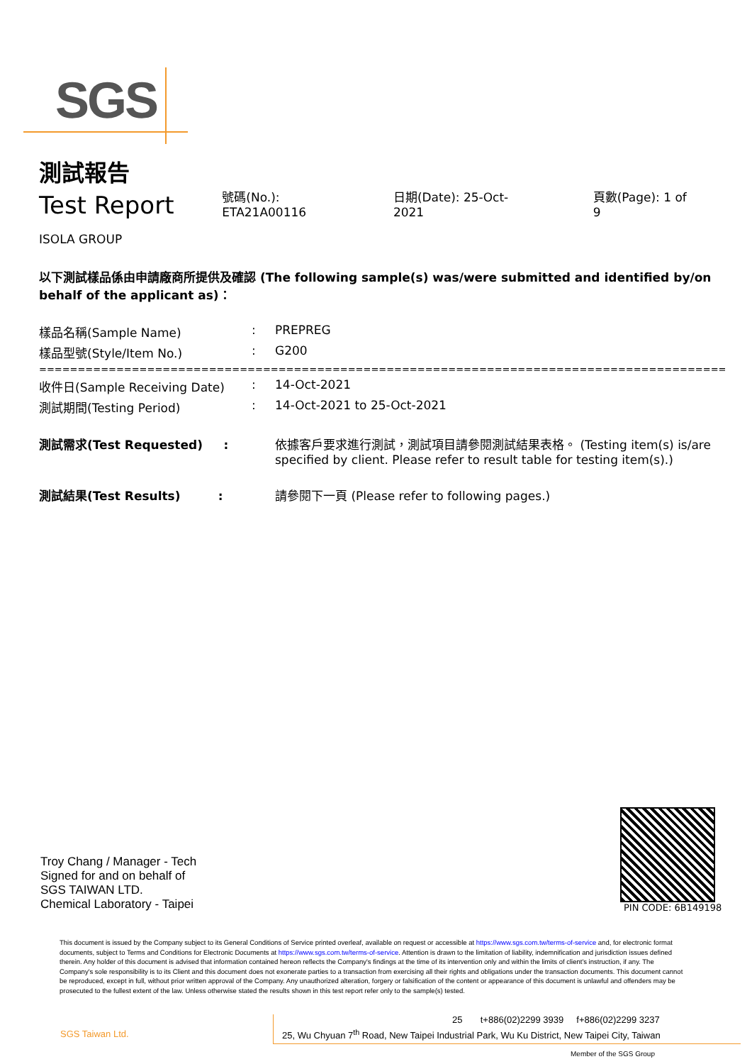SGS
測試報告
Test Report
號碼(No.): ETA21A00116 日期(Date): 25-Oct-2021 頁數(Page): 1 of 9
ISOLA GROUP
以下測試樣品係由申請廠商所提供及確認 (The following sample(s) was/were submitted and identified by/on behalf of the applicant as)：
| 樣品名稱(Sample Name) | : | PREPREG |
| 樣品型號(Style/Item No.) | : | G200 |
| ========================================================================================= | | |
| 收件日(Sample Receiving Date) | : | 14-Oct-2021 |
| 測試期間(Testing Period) | : | 14-Oct-2021 to 25-Oct-2021 |
| 測試需求(Test Requested) : | | 依據客戶要求進行測試，測試項目請參閱測試結果表格。 (Testing item(s) is/are specified by client. Please refer to result table for testing item(s).) |
| 測試結果(Test Results) : | | 請參閱下一頁 (Please refer to following pages.) |
Troy Chang / Manager - Tech
Signed for and on behalf of
SGS TAIWAN LTD.
Chemical Laboratory - Taipei
PIN CODE: 6B149198
This document is issued by the Company subject to its General Conditions of Service printed overleaf, available on request or accessible at https://www.sgs.com.tw/terms-of-service and, for electronic format documents, subject to Terms and Conditions for Electronic Documents at https://www.sgs.com.tw/terms-of-service. Attention is drawn to the limitation of liability, indemnification and jurisdiction issues defined therein. Any holder of this document is advised that information contained hereon reflects the Company's findings at the time of its intervention only and within the limits of client's instruction, if any. The Company's sole responsibility is to its Client and this document does not exonerate parties to a transaction from exercising all their rights and obligations under the transaction documents. This document cannot be reproduced, except in full, without prior written approval of the Company. Any unauthorized alteration, forgery or falsification of the content or appearance of this document is unlawful and offenders may be prosecuted to the fullest extent of the law. Unless otherwise stated the results shown in this test report refer only to the sample(s) tested.
SGS Taiwan Ltd.
25 t+886(02)2299 3939 f+886(02)2299 3237
25, Wu Chyuan 7<sup>th</sup> Road, New Taipei Industrial Park, Wu Ku District, New Taipei City, Taiwan
Member of the SGS Group